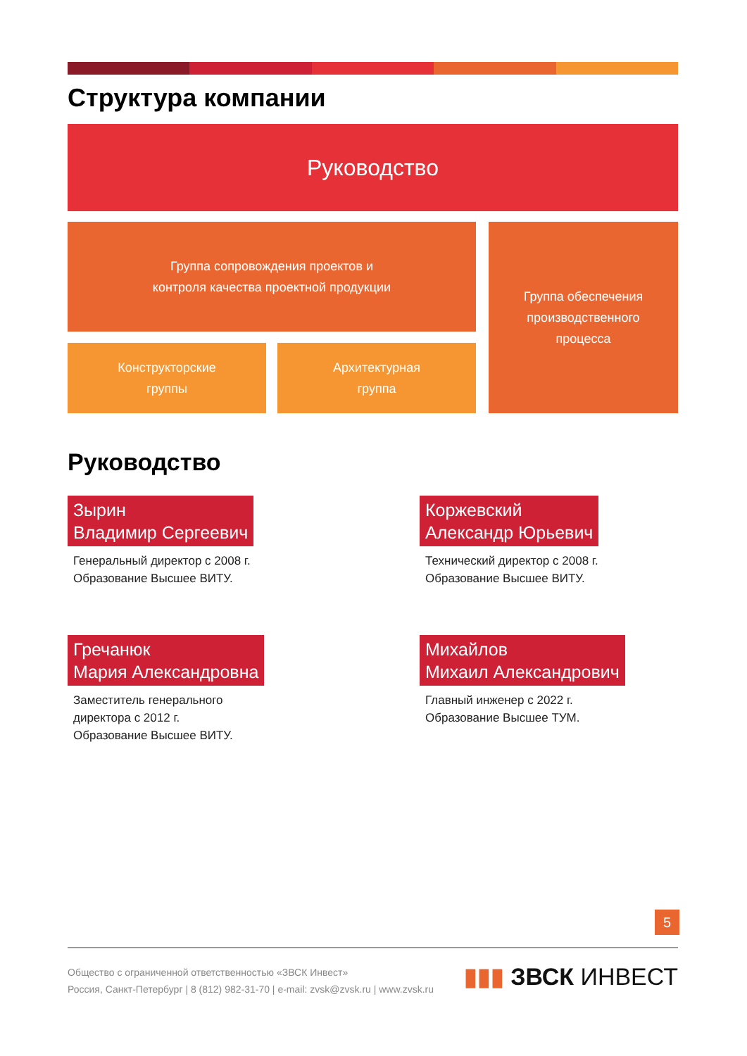Структура компании
Руководство
Группа сопровождения проектов и
контроля качества проектной продукции
Конструкторские
группы
Архитектурная
группа
Группа обеспечения
производственного
процесса
Руководство
Зырин
Владимир Сергеевич
Генеральный директор с 2008 г.
Образование Высшее ВИТУ.
Коржевский
Александр Юрьевич
Технический директор с 2008 г.
Образование Высшее ВИТУ.
Гречанюк
Мария Александровна
Заместитель генерального
директора с 2012 г.
Образование Высшее ВИТУ.
Михайлов
Михаил Александрович
Главный инженер с 2022 г.
Образование Высшее ТУМ.
5
Общество с ограниченной ответственностью «ЗВСК Инвест»
Россия, Санкт-Петербург | 8 (812) 982-31-70 | e-mail: zvsk@zvsk.ru | www.zvsk.ru
▮▮▮ ЗВСК ИНВЕСТ